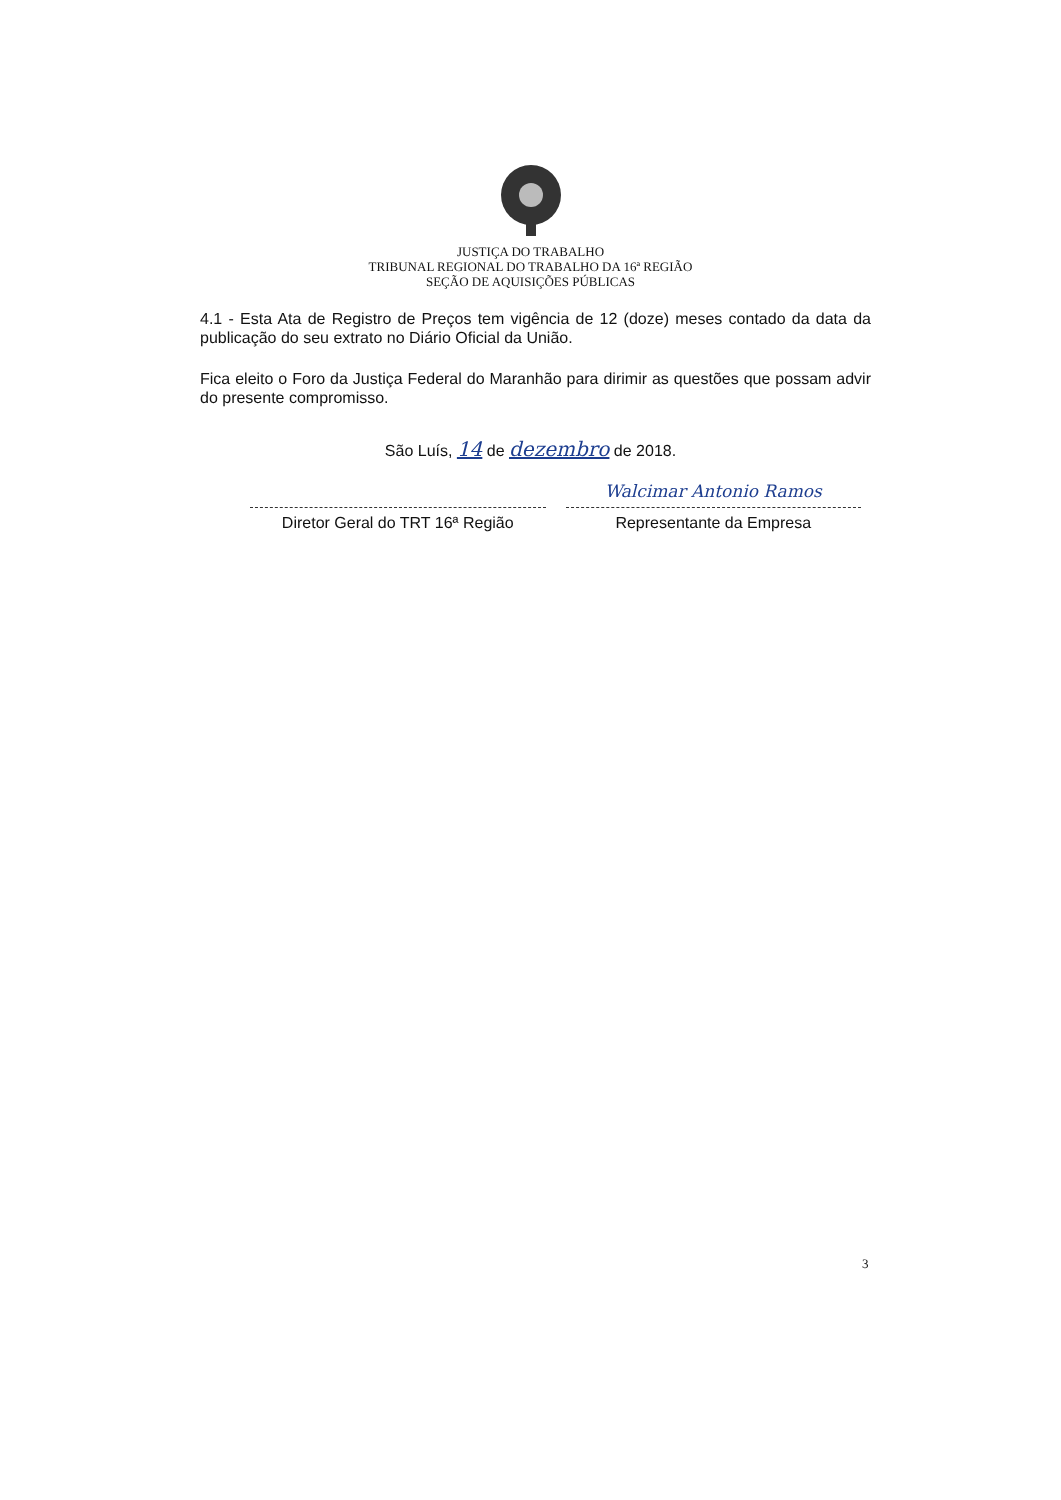JUSTIÇA DO TRABALHO
TRIBUNAL REGIONAL DO TRABALHO DA 16ª REGIÃO
SEÇÃO DE AQUISIÇÕES PÚBLICAS
4.1 - Esta Ata de Registro de Preços tem vigência de 12 (doze) meses contado da data da publicação do seu extrato no Diário Oficial da União.
Fica eleito o Foro da Justiça Federal do Maranhão para dirimir as questões que possam advir do presente compromisso.
São Luís, 14 de dezembro de 2018.
Diretor Geral do TRT 16ª Região
Walcimar Antonio Ramos
Representante da Empresa
3